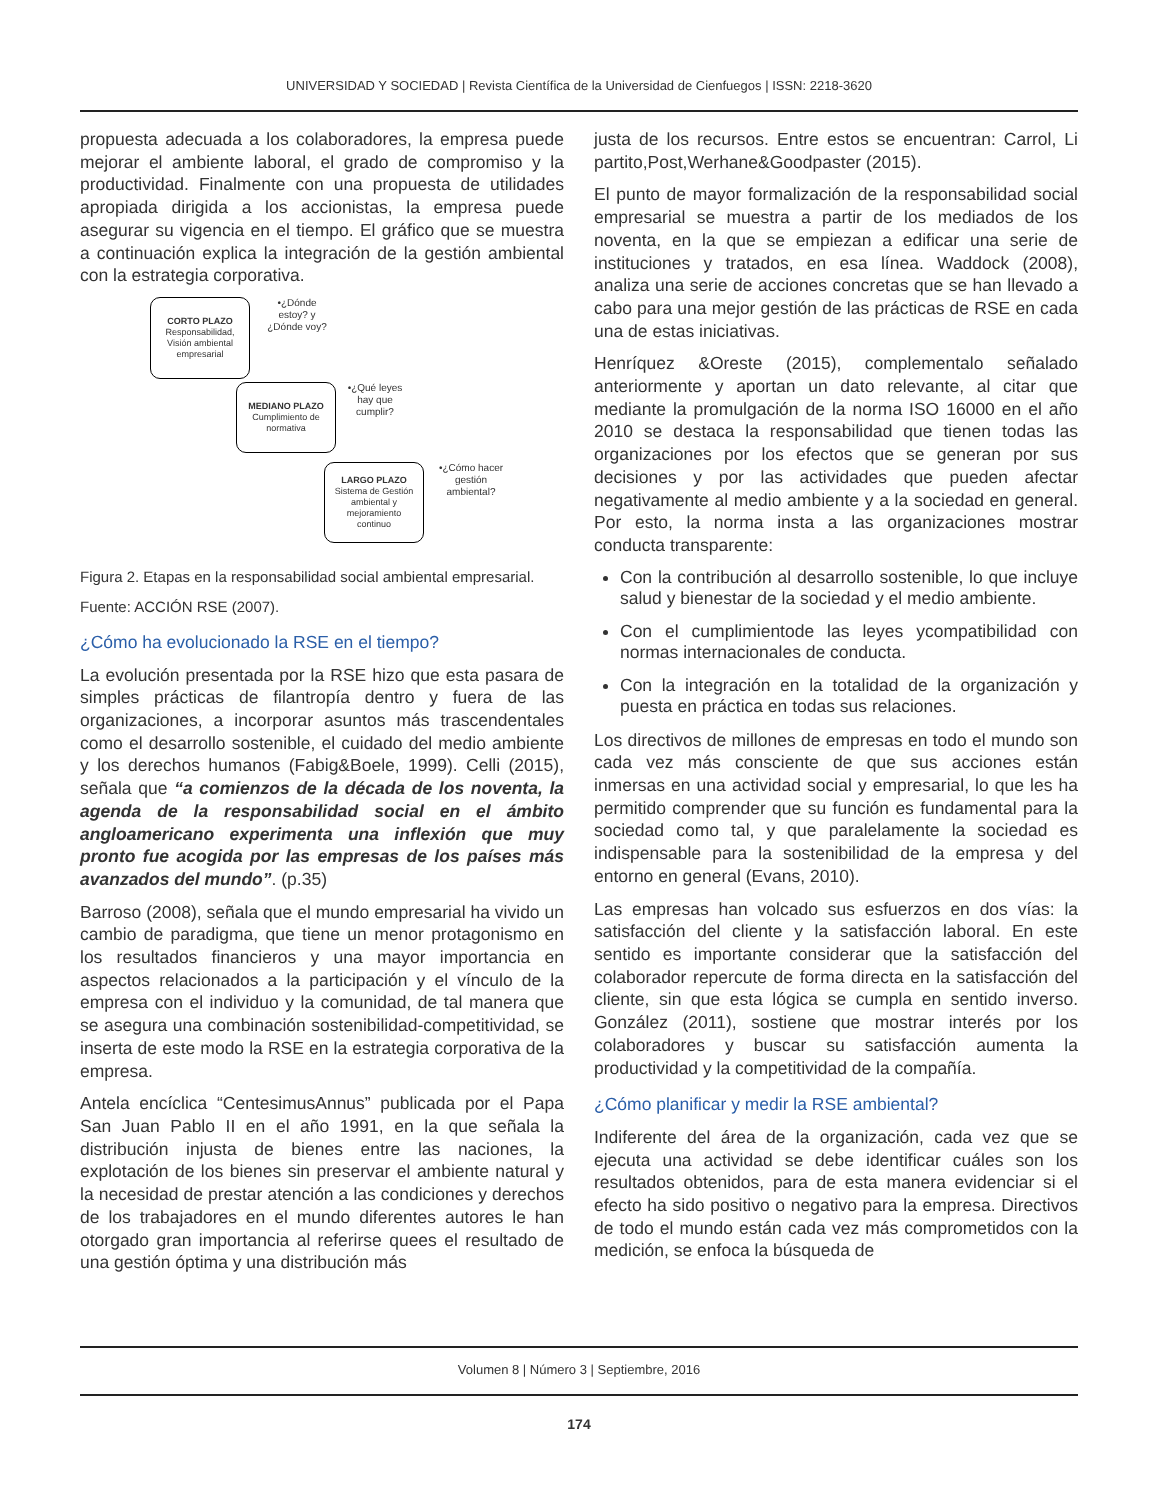UNIVERSIDAD Y SOCIEDAD | Revista Científica de la Universidad de Cienfuegos | ISSN: 2218-3620
propuesta adecuada a los colaboradores, la empresa puede mejorar el ambiente laboral, el grado de compromiso y la productividad. Finalmente con una propuesta de utilidades apropiada dirigida a los accionistas, la empresa puede asegurar su vigencia en el tiempo. El gráfico que se muestra a continuación explica la integración de la gestión ambiental con la estrategia corporativa.
CORTO PLAZO
Responsabilidad, Visión ambiental empresarial
•¿Dónde estoy? y ¿Dónde voy?
MEDIANO PLAZO
Cumplimiento de normativa
•¿Qué leyes hay que cumplir?
LARGO PLAZO
Sistema de Gestión ambiental y mejoramiento continuo
•¿Cómo hacer gestión ambiental?
Figura 2. Etapas en la responsabilidad social ambiental empresarial.
Fuente: ACCIÓN RSE (2007).
¿Cómo ha evolucionado la RSE en el tiempo?
La evolución presentada por la RSE hizo que esta pasara de simples prácticas de filantropía dentro y fuera de las organizaciones, a incorporar asuntos más trascendentales como el desarrollo sostenible, el cuidado del medio ambiente y los derechos humanos (Fabig&Boele, 1999). Celli (2015), señala que “a comienzos de la década de los noventa, la agenda de la responsabilidad social en el ámbito angloamericano experimenta una inflexión que muy pronto fue acogida por las empresas de los países más avanzados del mundo”. (p.35)
Barroso (2008), señala que el mundo empresarial ha vivido un cambio de paradigma, que tiene un menor protagonismo en los resultados financieros y una mayor importancia en aspectos relacionados a la participación y el vínculo de la empresa con el individuo y la comunidad, de tal manera que se asegura una combinación sostenibilidad-competitividad, se inserta de este modo la RSE en la estrategia corporativa de la empresa.
Antela encíclica “CentesimusAnnus” publicada por el Papa San Juan Pablo II en el año 1991, en la que señala la distribución injusta de bienes entre las naciones, la explotación de los bienes sin preservar el ambiente natural y la necesidad de prestar atención a las condiciones y derechos de los trabajadores en el mundo diferentes autores le han otorgado gran importancia al referirse quees el resultado de una gestión óptima y una distribución más
justa de los recursos. Entre estos se encuentran: Carrol, Li partito,Post,Werhane&Goodpaster (2015).
El punto de mayor formalización de la responsabilidad social empresarial se muestra a partir de los mediados de los noventa, en la que se empiezan a edificar una serie de instituciones y tratados, en esa línea. Waddock (2008), analiza una serie de acciones concretas que se han llevado a cabo para una mejor gestión de las prácticas de RSE en cada una de estas iniciativas.
Henríquez &Oreste (2015), complementalo señalado anteriormente y aportan un dato relevante, al citar que mediante la promulgación de la norma ISO 16000 en el año 2010 se destaca la responsabilidad que tienen todas las organizaciones por los efectos que se generan por sus decisiones y por las actividades que pueden afectar negativamente al medio ambiente y a la sociedad en general. Por esto, la norma insta a las organizaciones mostrar conducta transparente:
Con la contribución al desarrollo sostenible, lo que incluye salud y bienestar de la sociedad y el medio ambiente.
Con el cumplimientode las leyes ycompatibilidad con normas internacionales de conducta.
Con la integración en la totalidad de la organización y puesta en práctica en todas sus relaciones.
Los directivos de millones de empresas en todo el mundo son cada vez más consciente de que sus acciones están inmersas en una actividad social y empresarial, lo que les ha permitido comprender que su función es fundamental para la sociedad como tal, y que paralelamente la sociedad es indispensable para la sostenibilidad de la empresa y del entorno en general (Evans, 2010).
Las empresas han volcado sus esfuerzos en dos vías: la satisfacción del cliente y la satisfacción laboral. En este sentido es importante considerar que la satisfacción del colaborador repercute de forma directa en la satisfacción del cliente, sin que esta lógica se cumpla en sentido inverso. González (2011), sostiene que mostrar interés por los colaboradores y buscar su satisfacción aumenta la productividad y la competitividad de la compañía.
¿Cómo planificar y medir la RSE ambiental?
Indiferente del área de la organización, cada vez que se ejecuta una actividad se debe identificar cuáles son los resultados obtenidos, para de esta manera evidenciar si el efecto ha sido positivo o negativo para la empresa. Directivos de todo el mundo están cada vez más comprometidos con la medición, se enfoca la búsqueda de
Volumen 8 | Número 3 | Septiembre, 2016
174